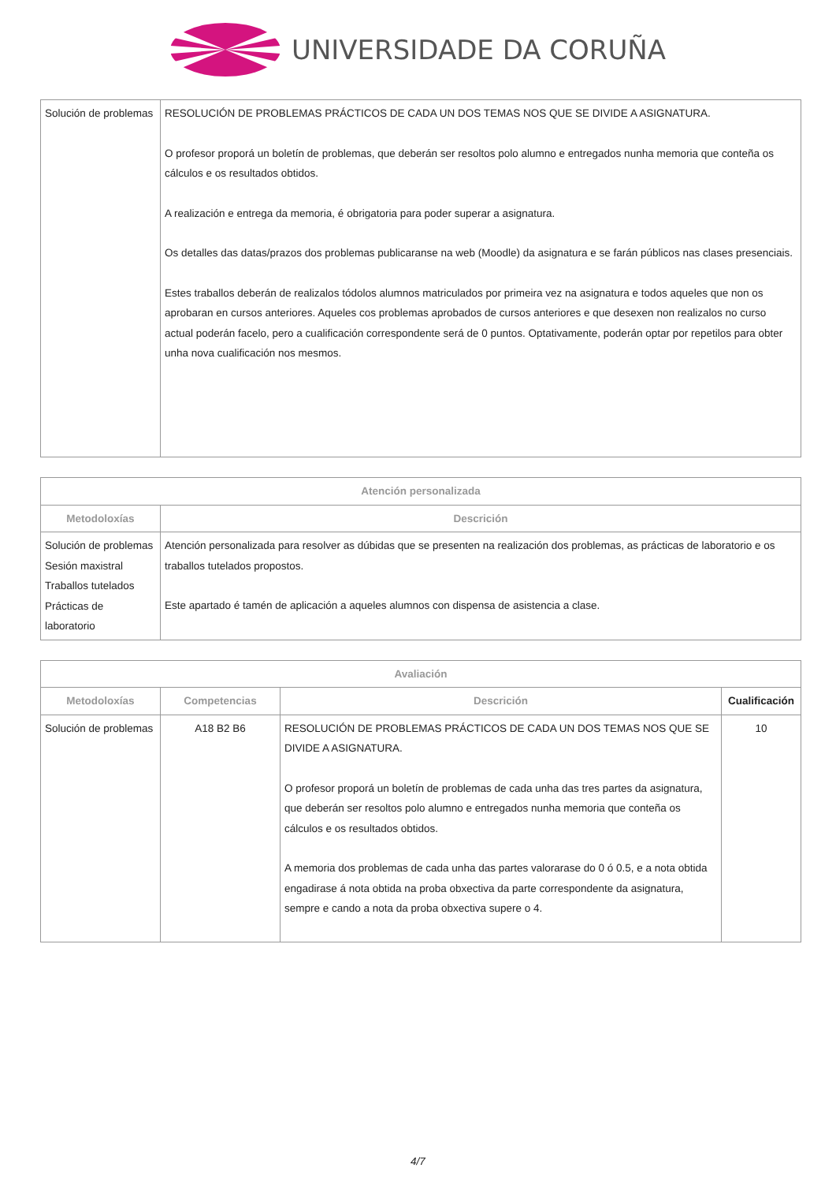UNIVERSIDADE DA CORUÑA
| Solución de problemas | RESOLUCIÓN DE PROBLEMAS PRÁCTICOS DE CADA UN DOS TEMAS NOS QUE SE DIVIDE A ASIGNATURA. O profesor proporá un boletín de problemas, que deberán ser resoltos polo alumno e entregados nunha memoria que conteña os cálculos e os resultados obtidos. A realización e entrega da memoria, é obrigatoria para poder superar a asignatura. Os detalles das datas/prazos dos problemas publicaranse na web (Moodle) da asignatura e se farán públicos nas clases presenciais. Estes traballos deberán de realizalos tódolos alumnos matriculados por primeira vez na asignatura e todos aqueles que non os aprobaran en cursos anteriores. Aqueles cos problemas aprobados de cursos anteriores e que desexen non realizalos no curso actual poderán facelo, pero a cualificación correspondente será de 0 puntos. Optativamente, poderán optar por repetilos para obter unha nova cualificación nos mesmos. |
| Atención personalizada | |
| --- | --- |
| Metodoloxías | Descrición |
| Solución de problemas Sesión maxistral Traballos tutelados Prácticas de laboratorio | Atención personalizada para resolver as dúbidas que se presenten na realización dos problemas, as prácticas de laboratorio e os traballos tutelados propostos. Este apartado é tamén de aplicación a aqueles alumnos con dispensa de asistencia a clase. |
| Avaliación | | | |
| --- | --- | --- | --- |
| Metodoloxías | Competencias | Descrición | Cualificación |
| Solución de problemas | A18 B2 B6 | RESOLUCIÓN DE PROBLEMAS PRÁCTICOS DE CADA UN DOS TEMAS NOS QUE SE DIVIDE A ASIGNATURA. O profesor proporá un boletín de problemas de cada unha das tres partes da asignatura, que deberán ser resoltos polo alumno e entregados nunha memoria que conteña os cálculos e os resultados obtidos. A memoria dos problemas de cada unha das partes valorarase do 0 ó 0.5, e a nota obtida engadirase á nota obtida na proba obxectiva da parte correspondente da asignatura, sempre e cando a nota da proba obxectiva supere o 4. | 10 |
4/7